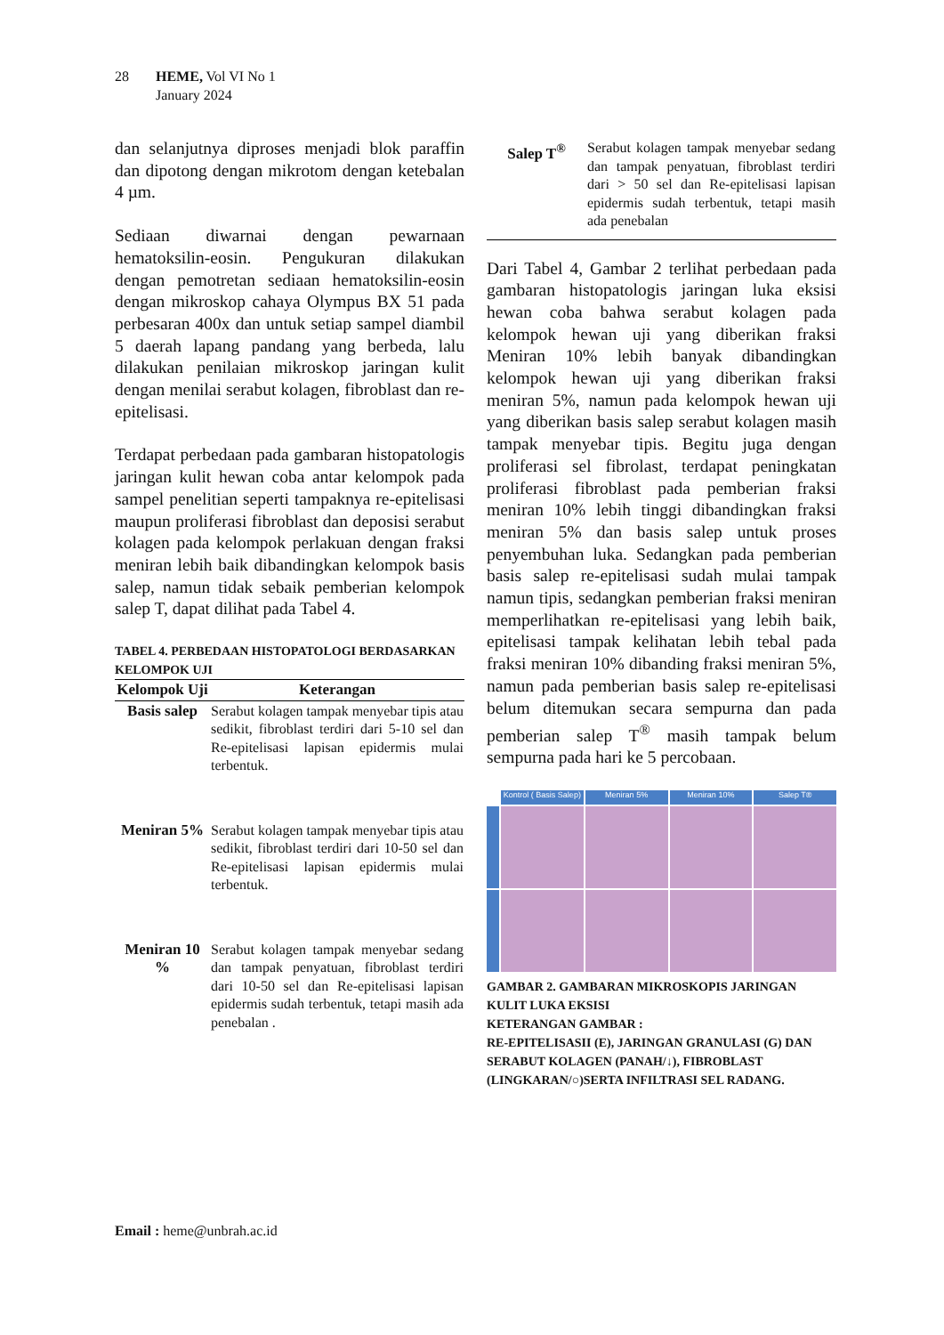28 HEME, Vol VI No 1
January 2024
dan selanjutnya diproses menjadi blok paraffin dan dipotong dengan mikrotom dengan ketebalan 4 µm.
Sediaan diwarnai dengan pewarnaan hematoksilin-eosin. Pengukuran dilakukan dengan pemotretan sediaan hematoksilin-eosin dengan mikroskop cahaya Olympus BX 51 pada perbesaran 400x dan untuk setiap sampel diambil 5 daerah lapang pandang yang berbeda, lalu dilakukan penilaian mikroskop jaringan kulit dengan menilai serabut kolagen, fibroblast dan re-epitelisasi.
Terdapat perbedaan pada gambaran histopatologis jaringan kulit hewan coba antar kelompok pada sampel penelitian seperti tampaknya re-epitelisasi maupun proliferasi fibroblast dan deposisi serabut kolagen pada kelompok perlakuan dengan fraksi meniran lebih baik dibandingkan kelompok basis salep, namun tidak sebaik pemberian kelompok salep T, dapat dilihat pada Tabel 4.
TABEL 4. PERBEDAAN HISTOPATOLOGI BERDASARKAN KELOMPOK UJI
| Kelompok Uji | Keterangan |
| --- | --- |
| Basis salep | Serabut kolagen tampak menyebar tipis atau sedikit, fibroblast terdiri dari 5-10 sel dan Re-epitelisasi lapisan epidermis mulai terbentuk. |
| Meniran 5% | Serabut kolagen tampak menyebar tipis atau sedikit, fibroblast terdiri dari 10-50 sel dan Re-epitelisasi lapisan epidermis mulai terbentuk. |
| Meniran 10 % | Serabut kolagen tampak menyebar sedang dan tampak penyatuan, fibroblast terdiri dari 10-50 sel dan Re-epitelisasi lapisan epidermis sudah terbentuk, tetapi masih ada penebalan . |
| Salep T<sup>®</sup> | Serabut kolagen tampak menyebar sedang dan tampak penyatuan, fibroblast terdiri dari > 50 sel dan Re-epitelisasi lapisan epidermis sudah terbentuk, tetapi masih ada penebalan |
Dari Tabel 4, Gambar 2 terlihat perbedaan pada gambaran histopatologis jaringan luka eksisi hewan coba bahwa serabut kolagen pada kelompok hewan uji yang diberikan fraksi Meniran 10% lebih banyak dibandingkan kelompok hewan uji yang diberikan fraksi meniran 5%, namun pada kelompok hewan uji yang diberikan basis salep serabut kolagen masih tampak menyebar tipis. Begitu juga dengan proliferasi sel fibrolast, terdapat peningkatan proliferasi fibroblast pada pemberian fraksi meniran 10% lebih tinggi dibandingkan fraksi meniran 5% dan basis salep untuk proses penyembuhan luka. Sedangkan pada pemberian basis salep re-epitelisasi sudah mulai tampak namun tipis, sedangkan pemberian fraksi meniran memperlihatkan re-epitelisasi yang lebih baik, epitelisasi tampak kelihatan lebih tebal pada fraksi meniran 10% dibanding fraksi meniran 5%, namun pada pemberian basis salep re-epitelisasi belum ditemukan secara sempurna dan pada pemberian salep T<sup>®</sup> masih tampak belum sempurna pada hari ke 5 percobaan.
Kontrol ( Basis Salep)
Meniran 5%
Meniran 10%
Salep T®
GAMBAR 2. GAMBARAN MIKROSKOPIS JARINGAN KULIT LUKA EKSISI
KETERANGAN GAMBAR :
RE-EPITELISASII (E), JARINGAN GRANULASI (G) DAN SERABUT KOLAGEN (PANAH/↓), FIBROBLAST (LINGKARAN/○)SERTA INFILTRASI SEL RADANG.
Email : heme@unbrah.ac.id